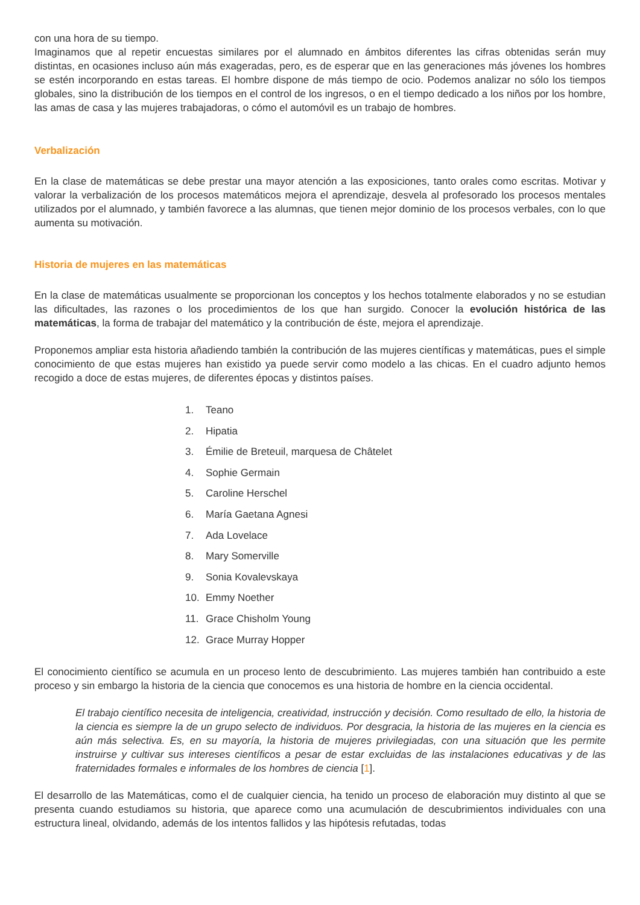con una hora de su tiempo.
Imaginamos que al repetir encuestas similares por el alumnado en ámbitos diferentes las cifras obtenidas serán muy distintas, en ocasiones incluso aún más exageradas, pero, es de esperar que en las generaciones más jóvenes los hombres se estén incorporando en estas tareas. El hombre dispone de más tiempo de ocio. Podemos analizar no sólo los tiempos globales, sino la distribución de los tiempos en el control de los ingresos, o en el tiempo dedicado a los niños por los hombre, las amas de casa y las mujeres trabajadoras, o cómo el automóvil es un trabajo de hombres.
Verbalización
En la clase de matemáticas se debe prestar una mayor atención a las exposiciones, tanto orales como escritas. Motivar y valorar la verbalización de los procesos matemáticos mejora el aprendizaje, desvela al profesorado los procesos mentales utilizados por el alumnado, y también favorece a las alumnas, que tienen mejor dominio de los procesos verbales, con lo que aumenta su motivación.
Historia de mujeres en las matemáticas
En la clase de matemáticas usualmente se proporcionan los conceptos y los hechos totalmente elaborados y no se estudian las dificultades, las razones o los procedimientos de los que han surgido. Conocer la evolución histórica de las matemáticas, la forma de trabajar del matemático y la contribución de éste, mejora el aprendizaje.
Proponemos ampliar esta historia añadiendo también la contribución de las mujeres científicas y matemáticas, pues el simple conocimiento de que estas mujeres han existido ya puede servir como modelo a las chicas. En el cuadro adjunto hemos recogido a doce de estas mujeres, de diferentes épocas y distintos países.
1. Teano
2. Hipatia
3. Émilie de Breteuil, marquesa de Châtelet
4. Sophie Germain
5. Caroline Herschel
6. María Gaetana Agnesi
7. Ada Lovelace
8. Mary Somerville
9. Sonia Kovalevskaya
10. Emmy Noether
11. Grace Chisholm Young
12. Grace Murray Hopper
El conocimiento científico se acumula en un proceso lento de descubrimiento. Las mujeres también han contribuido a este proceso y sin embargo la historia de la ciencia que conocemos es una historia de hombre en la ciencia occidental.
El trabajo científico necesita de inteligencia, creatividad, instrucción y decisión. Como resultado de ello, la historia de la ciencia es siempre la de un grupo selecto de individuos. Por desgracia, la historia de las mujeres en la ciencia es aún más selectiva. Es, en su mayoría, la historia de mujeres privilegiadas, con una situación que les permite instruirse y cultivar sus intereses científicos a pesar de estar excluidas de las instalaciones educativas y de las fraternidades formales e informales de los hombres de ciencia [1].
El desarrollo de las Matemáticas, como el de cualquier ciencia, ha tenido un proceso de elaboración muy distinto al que se presenta cuando estudiamos su historia, que aparece como una acumulación de descubrimientos individuales con una estructura lineal, olvidando, además de los intentos fallidos y las hipótesis refutadas, todas